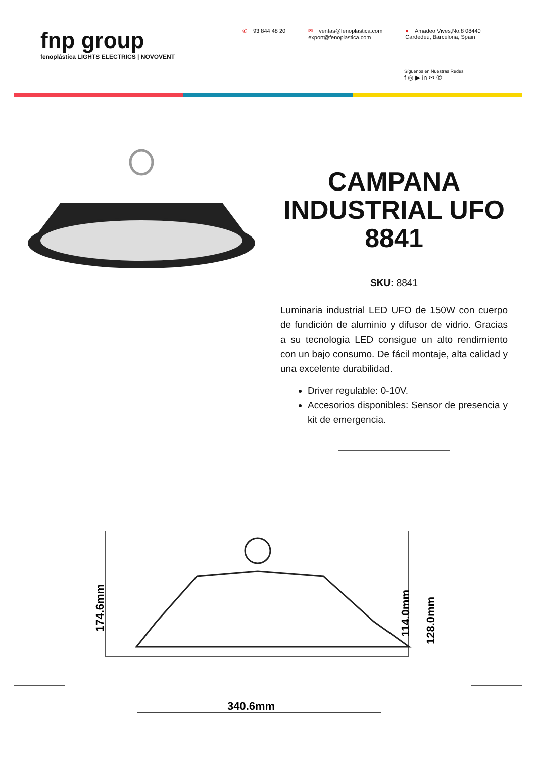fnp group
fenoplástica LIGHTS ELECTRICS | NOVOVENT
✆ 93 844 48 20 ✉ ventas@fenoplastica.com
export@fenoplastica.com
● Amadeo Vives,No.8 08440
Cardedeu, Barcelona, Spain
Síguenos en Nuestras Redes
f ◎ ▶ in ✉ ✆
CAMPANA INDUSTRIAL UFO 8841
SKU: 8841
Luminaria industrial LED UFO de 150W con cuerpo de fundición de aluminio y difusor de vidrio. Gracias a su tecnología LED consigue un alto rendimiento con un bajo consumo. De fácil montaje, alta calidad y una excelente durabilidad.
Driver regulable: 0-10V.
Accesorios disponibles: Sensor de presencia y kit de emergencia.
340.6mm
174.6mm
114.0mm
128.0mm